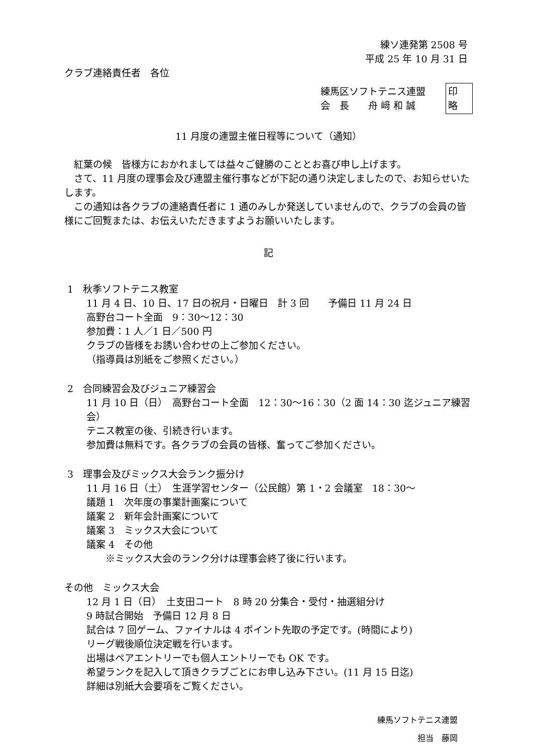練ソ連発第 2508 号
平成 25 年 10 月 31 日
クラブ連絡責任者　各位
練馬区ソフトテニス連盟
会　長　　舟 﨑 和 誠
印
略
11 月度の連盟主催日程等について（通知）
　紅葉の候　皆様方におかれましては益々ご健勝のこととお喜び申し上げます。
　さて、11 月度の理事会及び連盟主催行事などが下記の通り決定しましたので、お知らせいたします。
　この通知は各クラブの連絡責任者に 1 通のみしか発送していませんので、クラブの会員の皆様にご回覧または、お伝えいただきますようお願いいたします。
記
1　秋季ソフトテニス教室
11 月 4 日、10 日、17 日の祝月・日曜日　計 3 回　　予備日 11 月 24 日
高野台コート全面　9：30～12：30
参加費：1 人／1 日／500 円
クラブの皆様をお誘い合わせの上ご参加ください。
（指導員は別紙をご参照ください。）
2　合同練習会及びジュニア練習会
11 月 10 日（日）　高野台コート全面　12：30～16：30（2 面 14：30 迄ジュニア練習会）
テニス教室の後、引続き行います。
参加費は無料です。各クラブの会員の皆様、奮ってご参加ください。
3　理事会及びミックス大会ランク振分け
11 月 16 日（土）　生涯学習センター（公民館）第 1・2 会議室　18：30～
議題 1　次年度の事業計画案について
議案 2　新年会計画案について
議案 3　ミックス大会について
議案 4　その他
　　※ミックス大会のランク分けは理事会終了後に行います。
その他　ミックス大会
12 月 1 日（日）　土支田コート　8 時 20 分集合・受付・抽選組分け
9 時試合開始　予備日 12 月 8 日
試合は 7 回ゲーム、ファイナルは 4 ポイント先取の予定です。(時間により)
リーグ戦後順位決定戦を行います。
出場はペアエントリーでも個人エントリーでも OK です。
希望ランクを記入して頂きクラブごとにお申し込み下さい。(11 月 15 日迄)
詳細は別紙大会要項をご覧ください。
練馬ソフトテニス連盟
担当　藤岡